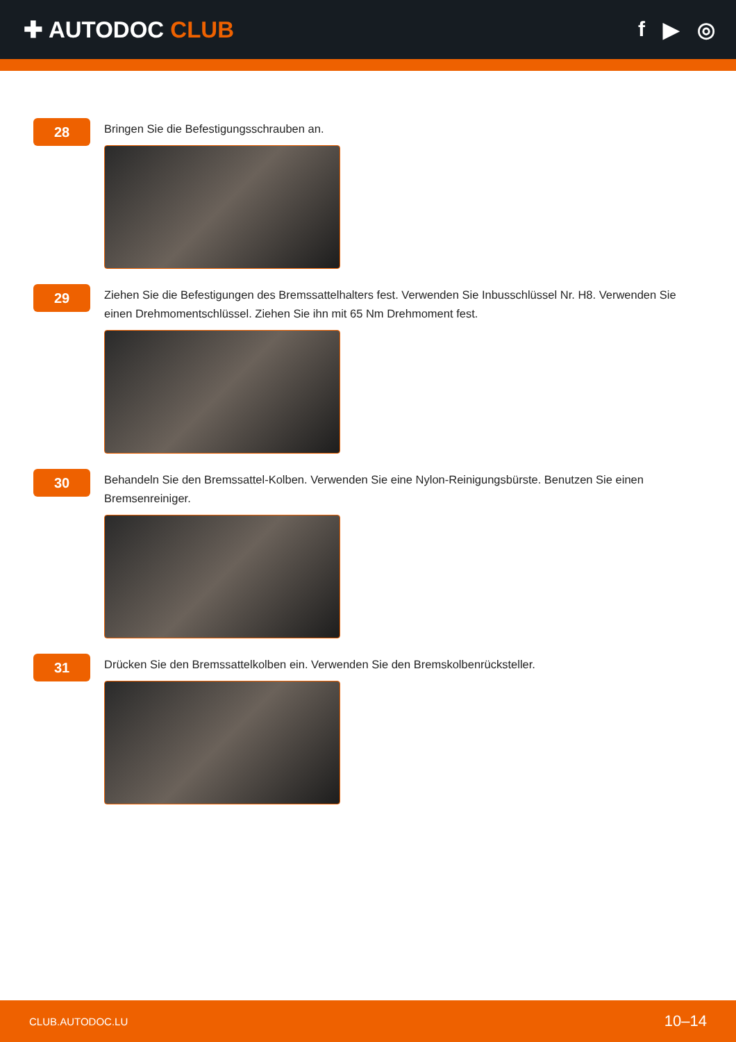✚ AUTODOC CLUB f ▶ ◎
28
Bringen Sie die Befestigungsschrauben an.
29
Ziehen Sie die Befestigungen des Bremssattelhalters fest. Verwenden Sie Inbusschlüssel Nr. H8. Verwenden Sie einen Drehmomentschlüssel. Ziehen Sie ihn mit 65 Nm Drehmoment fest.
30
Behandeln Sie den Bremssattel-Kolben. Verwenden Sie eine Nylon-Reinigungsbürste. Benutzen Sie einen Bremsenreiniger.
31
Drücken Sie den Bremssattelkolben ein. Verwenden Sie den Bremskolbenrücksteller.
CLUB.AUTODOC.LU 10–14